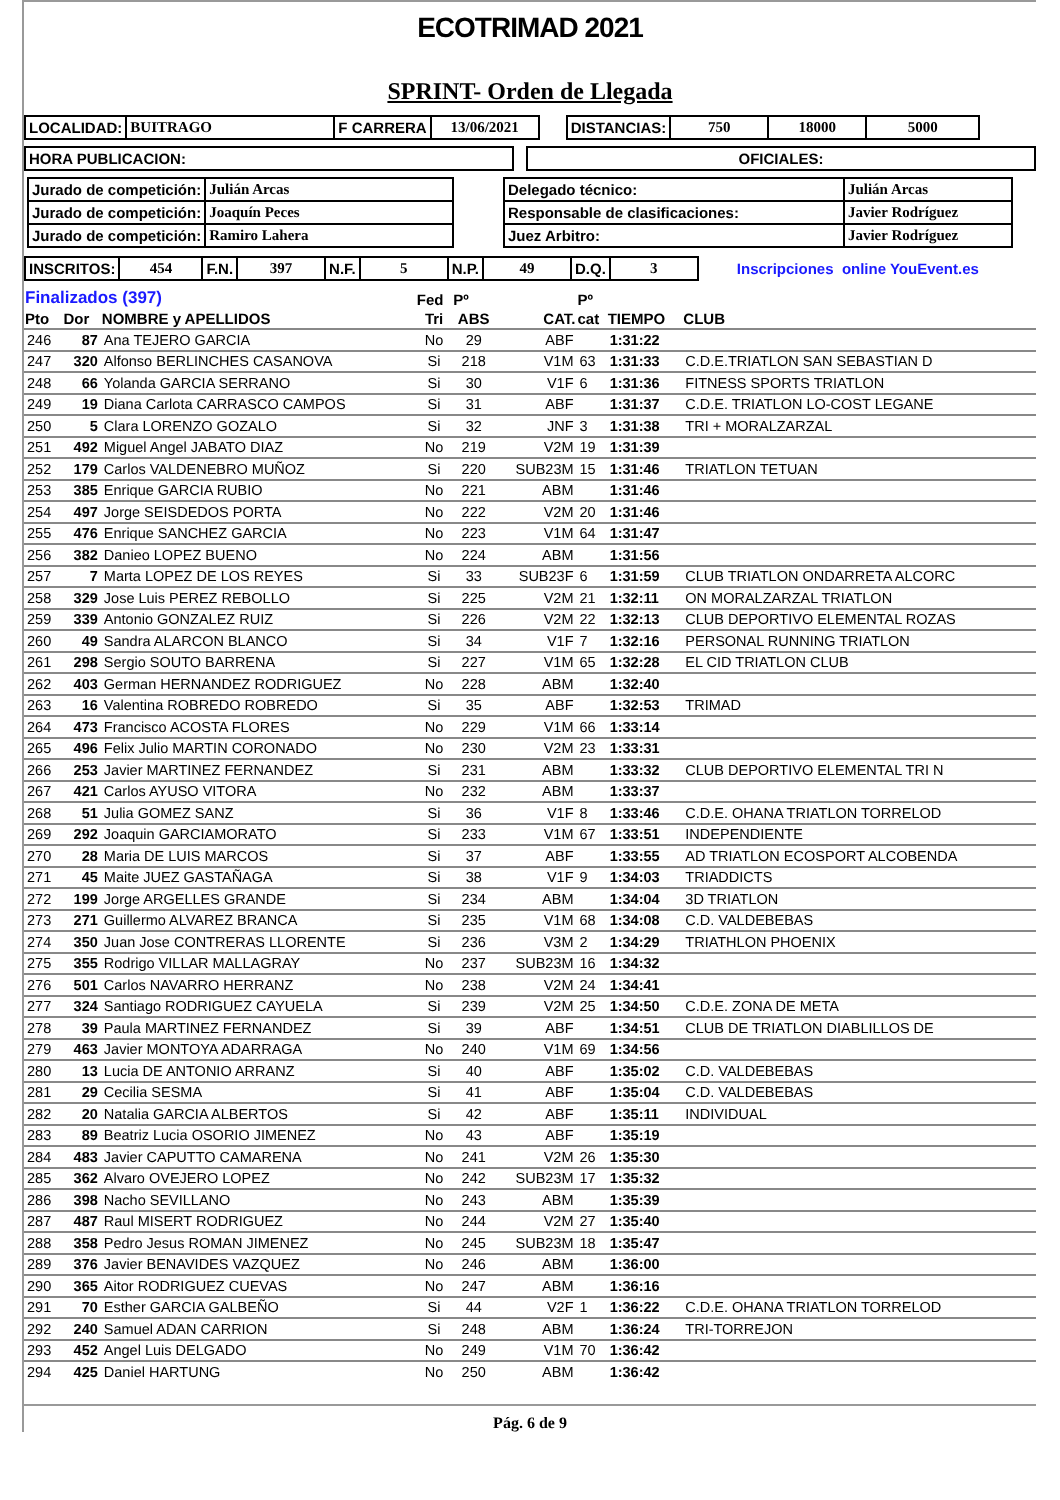ECOTRIMAD 2021
SPRINT- Orden de Llegada
| LOCALIDAD: | BUITRAGO | F CARRERA | 13/06/2021 | | DISTANCIAS: | 750 | 18000 | 5000 |
| HORA PUBLICACION: | | OFICIALES: |
| / Jurado de competición: / Julián Arcas / / Jurado de competición: / Joaquín Peces / / Jurado de competición: / Ramiro Lahera / | / Delegado técnico: / Julián Arcas / / Responsable de clasificaciones: / Javier Rodríguez / / Juez Arbitro: / Javier Rodríguez / |
| INSCRITOS: | 454 | F.N. | 397 | N.F. | 5 | N.P. | 49 | D.Q. | 3 | Inscripciones online YouEvent.es |
| Finalizados (397) | | | Fed | Pº | | Pº | | |
| --- | --- | --- | --- | --- | --- | --- | --- | --- |
| Pto | Dor | NOMBRE y APELLIDOS | Tri | ABS | CAT. | cat | TIEMPO | CLUB |
| 246 | 87 | Ana TEJERO GARCIA | No | 29 | ABF | | 1:31:22 | |
| 247 | 320 | Alfonso BERLINCHES CASANOVA | Si | 218 | V1M | 63 | 1:31:33 | C.D.E.TRIATLON SAN SEBASTIAN D |
| 248 | 66 | Yolanda GARCIA SERRANO | Si | 30 | V1F | 6 | 1:31:36 | FITNESS SPORTS TRIATLON |
| 249 | 19 | Diana Carlota CARRASCO CAMPOS | Si | 31 | ABF | | 1:31:37 | C.D.E. TRIATLON LO-COST LEGANE |
| 250 | 5 | Clara LORENZO GOZALO | Si | 32 | JNF | 3 | 1:31:38 | TRI + MORALZARZAL |
| 251 | 492 | Miguel Angel JABATO DIAZ | No | 219 | V2M | 19 | 1:31:39 | |
| 252 | 179 | Carlos VALDENEBRO MUÑOZ | Si | 220 | SUB23M | 15 | 1:31:46 | TRIATLON TETUAN |
| 253 | 385 | Enrique GARCIA RUBIO | No | 221 | ABM | | 1:31:46 | |
| 254 | 497 | Jorge SEISDEDOS PORTA | No | 222 | V2M | 20 | 1:31:46 | |
| 255 | 476 | Enrique SANCHEZ GARCIA | No | 223 | V1M | 64 | 1:31:47 | |
| 256 | 382 | Danieo LOPEZ BUENO | No | 224 | ABM | | 1:31:56 | |
| 257 | 7 | Marta LOPEZ DE LOS REYES | Si | 33 | SUB23F | 6 | 1:31:59 | CLUB TRIATLON ONDARRETA ALCORC |
| 258 | 329 | Jose Luis PEREZ REBOLLO | Si | 225 | V2M | 21 | 1:32:11 | ON MORALZARZAL TRIATLON |
| 259 | 339 | Antonio GONZALEZ RUIZ | Si | 226 | V2M | 22 | 1:32:13 | CLUB DEPORTIVO ELEMENTAL ROZAS |
| 260 | 49 | Sandra ALARCON BLANCO | Si | 34 | V1F | 7 | 1:32:16 | PERSONAL RUNNING TRIATLON |
| 261 | 298 | Sergio SOUTO BARRENA | Si | 227 | V1M | 65 | 1:32:28 | EL CID TRIATLON CLUB |
| 262 | 403 | German HERNANDEZ RODRIGUEZ | No | 228 | ABM | | 1:32:40 | |
| 263 | 16 | Valentina ROBREDO ROBREDO | Si | 35 | ABF | | 1:32:53 | TRIMAD |
| 264 | 473 | Francisco ACOSTA FLORES | No | 229 | V1M | 66 | 1:33:14 | |
| 265 | 496 | Felix Julio MARTIN CORONADO | No | 230 | V2M | 23 | 1:33:31 | |
| 266 | 253 | Javier MARTINEZ FERNANDEZ | Si | 231 | ABM | | 1:33:32 | CLUB DEPORTIVO ELEMENTAL TRI N |
| 267 | 421 | Carlos AYUSO VITORA | No | 232 | ABM | | 1:33:37 | |
| 268 | 51 | Julia GOMEZ SANZ | Si | 36 | V1F | 8 | 1:33:46 | C.D.E. OHANA TRIATLON TORRELOD |
| 269 | 292 | Joaquin GARCIAMORATO | Si | 233 | V1M | 67 | 1:33:51 | INDEPENDIENTE |
| 270 | 28 | Maria DE LUIS MARCOS | Si | 37 | ABF | | 1:33:55 | AD TRIATLON ECOSPORT ALCOBENDA |
| 271 | 45 | Maite JUEZ GASTAÑAGA | Si | 38 | V1F | 9 | 1:34:03 | TRIADDICTS |
| 272 | 199 | Jorge ARGELLES GRANDE | Si | 234 | ABM | | 1:34:04 | 3D TRIATLON |
| 273 | 271 | Guillermo ALVAREZ BRANCA | Si | 235 | V1M | 68 | 1:34:08 | C.D. VALDEBEBAS |
| 274 | 350 | Juan Jose CONTRERAS LLORENTE | Si | 236 | V3M | 2 | 1:34:29 | TRIATHLON PHOENIX |
| 275 | 355 | Rodrigo VILLAR MALLAGRAY | No | 237 | SUB23M | 16 | 1:34:32 | |
| 276 | 501 | Carlos NAVARRO HERRANZ | No | 238 | V2M | 24 | 1:34:41 | |
| 277 | 324 | Santiago RODRIGUEZ CAYUELA | Si | 239 | V2M | 25 | 1:34:50 | C.D.E. ZONA DE META |
| 278 | 39 | Paula MARTINEZ FERNANDEZ | Si | 39 | ABF | | 1:34:51 | CLUB DE TRIATLON DIABLILLOS DE |
| 279 | 463 | Javier MONTOYA ADARRAGA | No | 240 | V1M | 69 | 1:34:56 | |
| 280 | 13 | Lucia DE ANTONIO ARRANZ | Si | 40 | ABF | | 1:35:02 | C.D. VALDEBEBAS |
| 281 | 29 | Cecilia SESMA | Si | 41 | ABF | | 1:35:04 | C.D. VALDEBEBAS |
| 282 | 20 | Natalia GARCIA ALBERTOS | Si | 42 | ABF | | 1:35:11 | INDIVIDUAL |
| 283 | 89 | Beatriz Lucia OSORIO JIMENEZ | No | 43 | ABF | | 1:35:19 | |
| 284 | 483 | Javier CAPUTTO CAMARENA | No | 241 | V2M | 26 | 1:35:30 | |
| 285 | 362 | Alvaro OVEJERO LOPEZ | No | 242 | SUB23M | 17 | 1:35:32 | |
| 286 | 398 | Nacho SEVILLANO | No | 243 | ABM | | 1:35:39 | |
| 287 | 487 | Raul MISERT RODRIGUEZ | No | 244 | V2M | 27 | 1:35:40 | |
| 288 | 358 | Pedro Jesus ROMAN JIMENEZ | No | 245 | SUB23M | 18 | 1:35:47 | |
| 289 | 376 | Javier BENAVIDES VAZQUEZ | No | 246 | ABM | | 1:36:00 | |
| 290 | 365 | Aitor RODRIGUEZ CUEVAS | No | 247 | ABM | | 1:36:16 | |
| 291 | 70 | Esther GARCIA GALBEÑO | Si | 44 | V2F | 1 | 1:36:22 | C.D.E. OHANA TRIATLON TORRELOD |
| 292 | 240 | Samuel ADAN CARRION | Si | 248 | ABM | | 1:36:24 | TRI-TORREJON |
| 293 | 452 | Angel Luis DELGADO | No | 249 | V1M | 70 | 1:36:42 | |
| 294 | 425 | Daniel HARTUNG | No | 250 | ABM | | 1:36:42 | |
Pág. 6 de 9